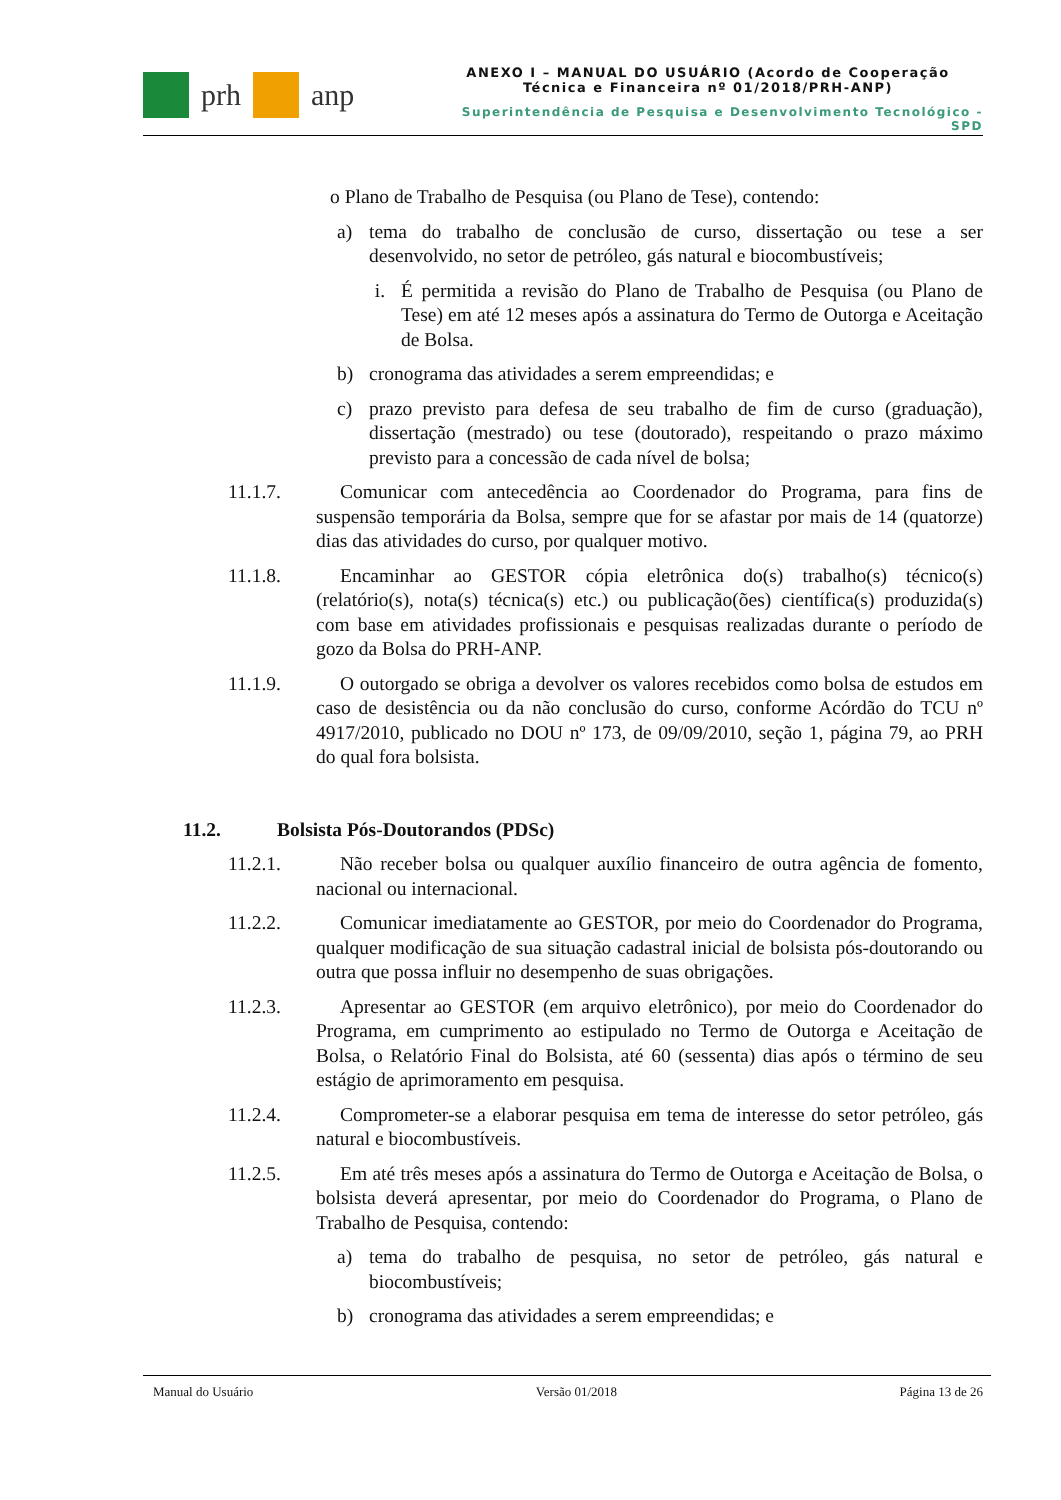prh anp
ANEXO I – MANUAL DO USUÁRIO (Acordo de Cooperação
Técnica e Financeira nº 01/2018/PRH-ANP)
Superintendência de Pesquisa e Desenvolvimento Tecnológico - SPD
o Plano de Trabalho de Pesquisa (ou Plano de Tese), contendo:
a) tema do trabalho de conclusão de curso, dissertação ou tese a ser desenvolvido, no setor de petróleo, gás natural e biocombustíveis;
i. É permitida a revisão do Plano de Trabalho de Pesquisa (ou Plano de Tese) em até 12 meses após a assinatura do Termo de Outorga e Aceitação de Bolsa.
b) cronograma das atividades a serem empreendidas; e
c) prazo previsto para defesa de seu trabalho de fim de curso (graduação), dissertação (mestrado) ou tese (doutorado), respeitando o prazo máximo previsto para a concessão de cada nível de bolsa;
11.1.7. Comunicar com antecedência ao Coordenador do Programa, para fins de suspensão temporária da Bolsa, sempre que for se afastar por mais de 14 (quatorze) dias das atividades do curso, por qualquer motivo.
11.1.8. Encaminhar ao GESTOR cópia eletrônica do(s) trabalho(s) técnico(s) (relatório(s), nota(s) técnica(s) etc.) ou publicação(ões) científica(s) produzida(s) com base em atividades profissionais e pesquisas realizadas durante o período de gozo da Bolsa do PRH-ANP.
11.1.9. O outorgado se obriga a devolver os valores recebidos como bolsa de estudos em caso de desistência ou da não conclusão do curso, conforme Acórdão do TCU nº 4917/2010, publicado no DOU nº 173, de 09/09/2010, seção 1, página 79, ao PRH do qual fora bolsista.
11.2. Bolsista Pós-Doutorandos (PDSc)
11.2.1. Não receber bolsa ou qualquer auxílio financeiro de outra agência de fomento, nacional ou internacional.
11.2.2. Comunicar imediatamente ao GESTOR, por meio do Coordenador do Programa, qualquer modificação de sua situação cadastral inicial de bolsista pós-doutorando ou outra que possa influir no desempenho de suas obrigações.
11.2.3. Apresentar ao GESTOR (em arquivo eletrônico), por meio do Coordenador do Programa, em cumprimento ao estipulado no Termo de Outorga e Aceitação de Bolsa, o Relatório Final do Bolsista, até 60 (sessenta) dias após o término de seu estágio de aprimoramento em pesquisa.
11.2.4. Comprometer-se a elaborar pesquisa em tema de interesse do setor petróleo, gás natural e biocombustíveis.
11.2.5. Em até três meses após a assinatura do Termo de Outorga e Aceitação de Bolsa, o bolsista deverá apresentar, por meio do Coordenador do Programa, o Plano de Trabalho de Pesquisa, contendo:
a) tema do trabalho de pesquisa, no setor de petróleo, gás natural e biocombustíveis;
b) cronograma das atividades a serem empreendidas; e
Manual do Usuário Versão 01/2018 Página 13 de 26